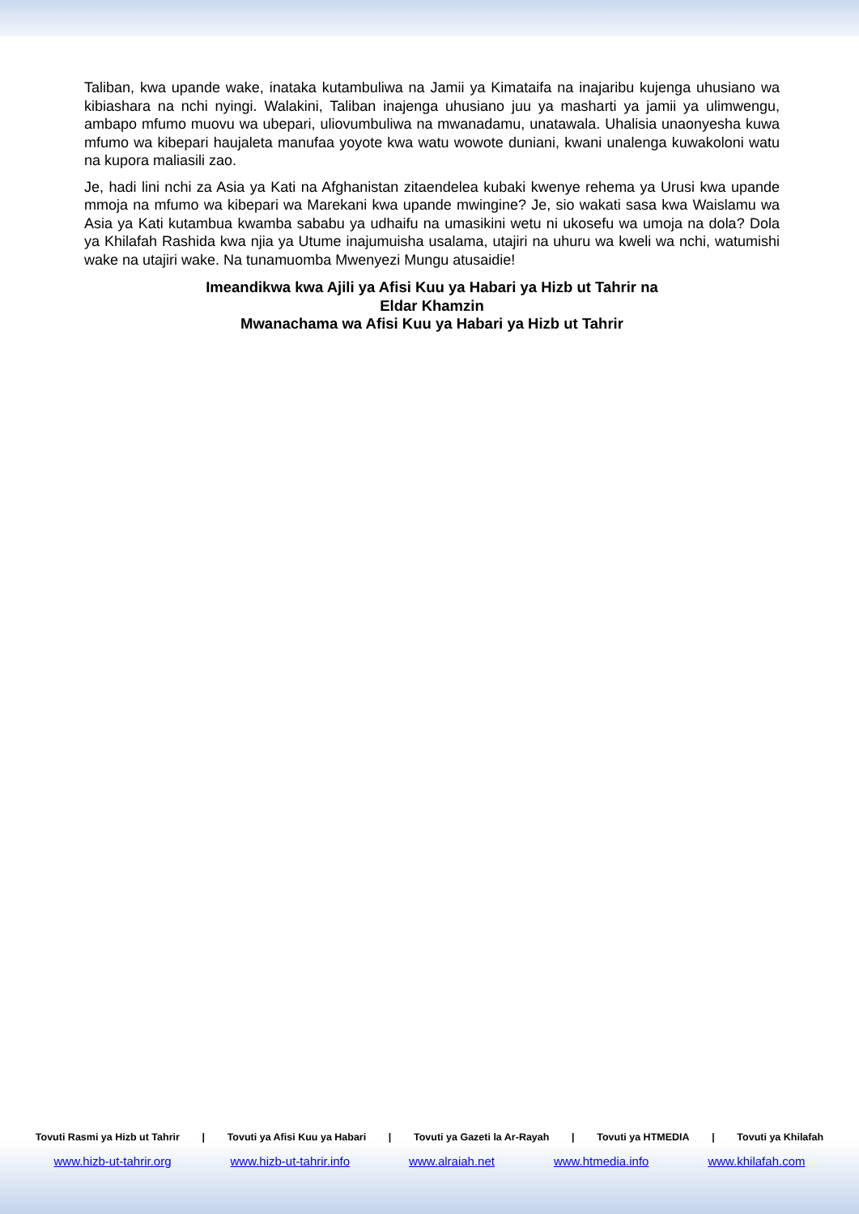Taliban, kwa upande wake, inataka kutambuliwa na Jamii ya Kimataifa na inajaribu kujenga uhusiano wa kibiashara na nchi nyingi. Walakini, Taliban inajenga uhusiano juu ya masharti ya jamii ya ulimwengu, ambapo mfumo muovu wa ubepari, uliovumbuliwa na mwanadamu, unatawala. Uhalisia unaonyesha kuwa mfumo wa kibepari haujaleta manufaa yoyote kwa watu wowote duniani, kwani unalenga kuwakoloni watu na kupora maliasili zao.
Je, hadi lini nchi za Asia ya Kati na Afghanistan zitaendelea kubaki kwenye rehema ya Urusi kwa upande mmoja na mfumo wa kibepari wa Marekani kwa upande mwingine? Je, sio wakati sasa kwa Waislamu wa Asia ya Kati kutambua kwamba sababu ya udhaifu na umasikini wetu ni ukosefu wa umoja na dola? Dola ya Khilafah Rashida kwa njia ya Utume inajumuisha usalama, utajiri na uhuru wa kweli wa nchi, watumishi wake na utajiri wake. Na tunamuomba Mwenyezi Mungu atusaidie!
Imeandikwa kwa Ajili ya Afisi Kuu ya Habari ya Hizb ut Tahrir na
Eldar Khamzin
Mwanachama wa Afisi Kuu ya Habari ya Hizb ut Tahrir
Tovuti Rasmi ya Hizb ut Tahrir | Tovuti ya Afisi Kuu ya Habari | Tovuti ya Gazeti la Ar-Rayah | Tovuti ya HTMEDIA | Tovuti ya Khilafah
www.hizb-ut-tahrir.org www.hizb-ut-tahrir.info www.alraiah.net www.htmedia.info www.khilafah.com